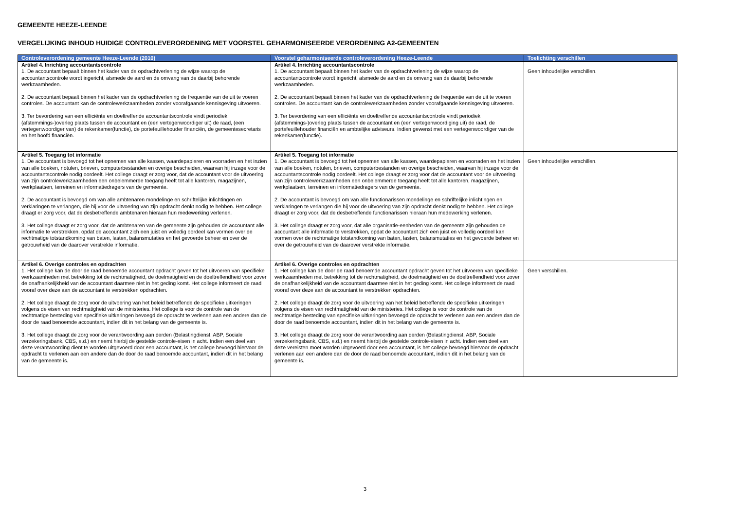GEMEENTE HEEZE-LEENDE
VERGELIJKING INHOUD HUIDIGE CONTROLEVERORDENING MET VOORSTEL GEHARMONISEERDE VERORDENING A2-GEMEENTEN
| Controleverordening gemeente Heeze-Leende (2010) | Voorstel geharmoniseerde controleverordening Heeze-Leende | Toelichting verschillen |
| --- | --- | --- |
| Artikel 4. Inrichting accountantscontrole 1. De accountant bepaalt binnen het kader van de opdrachtverlening de wijze waarop de accountantscontrole wordt ingericht, alsmede de aard en de omvang van de daarbij behorende werkzaamheden. 2. De accountant bepaalt binnen het kader van de opdrachtverlening de frequentie van de uit te voeren controles. De accountant kan de controlewerkzaamheden zonder voorafgaande kennisgeving uitvoeren. 3. Ter bevordering van een efficiënte en doeltreffende accountantscontrole vindt periodiek (afstemmings-)overleg plaats tussen de accountant en (een vertegenwoordiger uit) de raad, (een vertegenwoordiger van) de rekenkamer(functie), de portefeuillehouder financiën, de gemeentesecretaris en het hoofd financiën. | Artikel 4. Inrichting accountantscontrole 1. De accountant bepaalt binnen het kader van de opdrachtverlening de wijze waarop de accountantscontrole wordt ingericht, alsmede de aard en de omvang van de daarbij behorende werkzaamheden. 2. De accountant bepaalt binnen het kader van de opdrachtverlening de frequentie van de uit te voeren controles. De accountant kan de controlewerkzaamheden zonder voorafgaande kennisgeving uitvoeren. 3. Ter bevordering van een efficiënte en doeltreffende accountantscontrole vindt periodiek (afstemmings-)overleg plaats tussen de accountant en (een vertegenwoordiging uit) de raad, de portefeuillehouder financiën en ambtelijke adviseurs. Indien gewenst met een vertegenwoordiger van de rekenkamer(functie). | Geen inhoudelijke verschillen. |
| Artikel 5. Toegang tot informatie 1. De accountant is bevoegd tot het opnemen van alle kassen, waardepapieren en voorraden en het inzien van alle boeken, notulen, brieven, computerbestanden en overige bescheiden, waarvan hij inzage voor de accountantscontrole nodig oordeelt. Het college draagt er zorg voor, dat de accountant voor de uitvoering van zijn controlewerkzaamheden een onbelemmerde toegang heeft tot alle kantoren, magazijnen, werkplaatsen, terreinen en informatiedragers van de gemeente. 2. De accountant is bevoegd om van alle ambtenaren mondelinge en schriftelijke inlichtingen en verklaringen te verlangen, die hij voor de uitvoering van zijn opdracht denkt nodig te hebben. Het college draagt er zorg voor, dat de desbetreffende ambtenaren hieraan hun medewerking verlenen. 3. Het college draagt er zorg voor, dat de ambtenaren van de gemeente zijn gehouden de accountant alle informatie te verstrekken, opdat de accountant zich een juist en volledig oordeel kan vormen over de rechtmatige totstandkoming van baten, lasten, balansmutaties en het gevoerde beheer en over de getrouwheid van de daarover verstrekte informatie. | Artikel 5. Toegang tot informatie 1. De accountant is bevoegd tot het opnemen van alle kassen, waardepapieren en voorraden en het inzien van alle boeken, notulen, brieven, computerbestanden en overige bescheiden, waarvan hij inzage voor de accountantscontrole nodig oordeelt. Het college draagt er zorg voor dat de accountant voor de uitvoering van zijn controlewerkzaamheden een onbelemmerde toegang heeft tot alle kantoren, magazijnen, werkplaatsen, terreinen en informatiedragers van de gemeente. 2. De accountant is bevoegd om van alle functionarissen mondelinge en schriftelijke inlichtingen en verklaringen te verlangen die hij voor de uitvoering van zijn opdracht denkt nodig te hebben. Het college draagt er zorg voor, dat de desbetreffende functionarissen hieraan hun medewerking verlenen. 3. Het college draagt er zorg voor, dat alle organisatie-eenheden van de gemeente zijn gehouden de accountant alle informatie te verstrekken, opdat de accountant zich een juist en volledig oordeel kan vormen over de rechtmatige totstandkoming van baten, lasten, balansmutaties en het gevoerde beheer en over de getrouwheid van de daarover verstrekte informatie. | Geen inhoudelijke verschillen. |
| Artikel 6. Overige controles en opdrachten 1. Het college kan de door de raad benoemde accountant opdracht geven tot het uitvoeren van specifieke werkzaamheden met betrekking tot de rechtmatigheid, de doelmatigheid en de doeltreffendheid voor zover de onafhankelijkheid van de accountant daarmee niet in het geding komt. Het college informeert de raad vooraf over deze aan de accountant te verstrekken opdrachten. 2. Het college draagt de zorg voor de uitvoering van het beleid betreffende de specifieke uitkeringen volgens de eisen van rechtmatigheid van de ministeries. Het college is voor de controle van de rechtmatige besteding van specifieke uitkeringen bevoegd de opdracht te verlenen aan een andere dan de door de raad benoemde accountant, indien dit in het belang van de gemeente is. 3. Het college draagt de zorg voor de verantwoording aan derden (Belastingdienst, ABP, Sociale verzekeringsbank, CBS, e.d.) en neemt hierbij de gestelde controle-eisen in acht. Indien een deel van deze verantwoording dient te worden uitgevoerd door een accountant, is het college bevoegd hiervoor de opdracht te verlenen aan een andere dan de door de raad benoemde accountant, indien dit in het belang van de gemeente is. | Artikel 6. Overige controles en opdrachten 1. Het college kan de door de raad benoemde accountant opdracht geven tot het uitvoeren van specifieke werkzaamheden met betrekking tot de rechtmatigheid, de doelmatigheid en de doeltreffendheid voor zover de onafhankelijkheid van de accountant daarmee niet in het geding komt. Het college informeert de raad vooraf over deze aan de accountant te verstrekken opdrachten. 2. Het college draagt de zorg voor de uitvoering van het beleid betreffende de specifieke uitkeringen volgens de eisen van rechtmatigheid van de ministeries. Het college is voor de controle van de rechtmatige besteding van specifieke uitkeringen bevoegd de opdracht te verlenen aan een andere dan de door de raad benoemde accountant, indien dit in het belang van de gemeente is. 3. Het college draagt de zorg voor de verantwoording aan derden (Belastingdienst, ABP, Sociale verzekeringsbank, CBS, e.d.) en neemt hierbij de gestelde controle-eisen in acht. Indien een deel van deze vereisten moet worden uitgevoerd door een accountant, is het college bevoegd hiervoor de opdracht verlenen aan een andere dan de door de raad benoemde accountant, indien dit in het belang van de gemeente is. | Geen verschillen. |
3